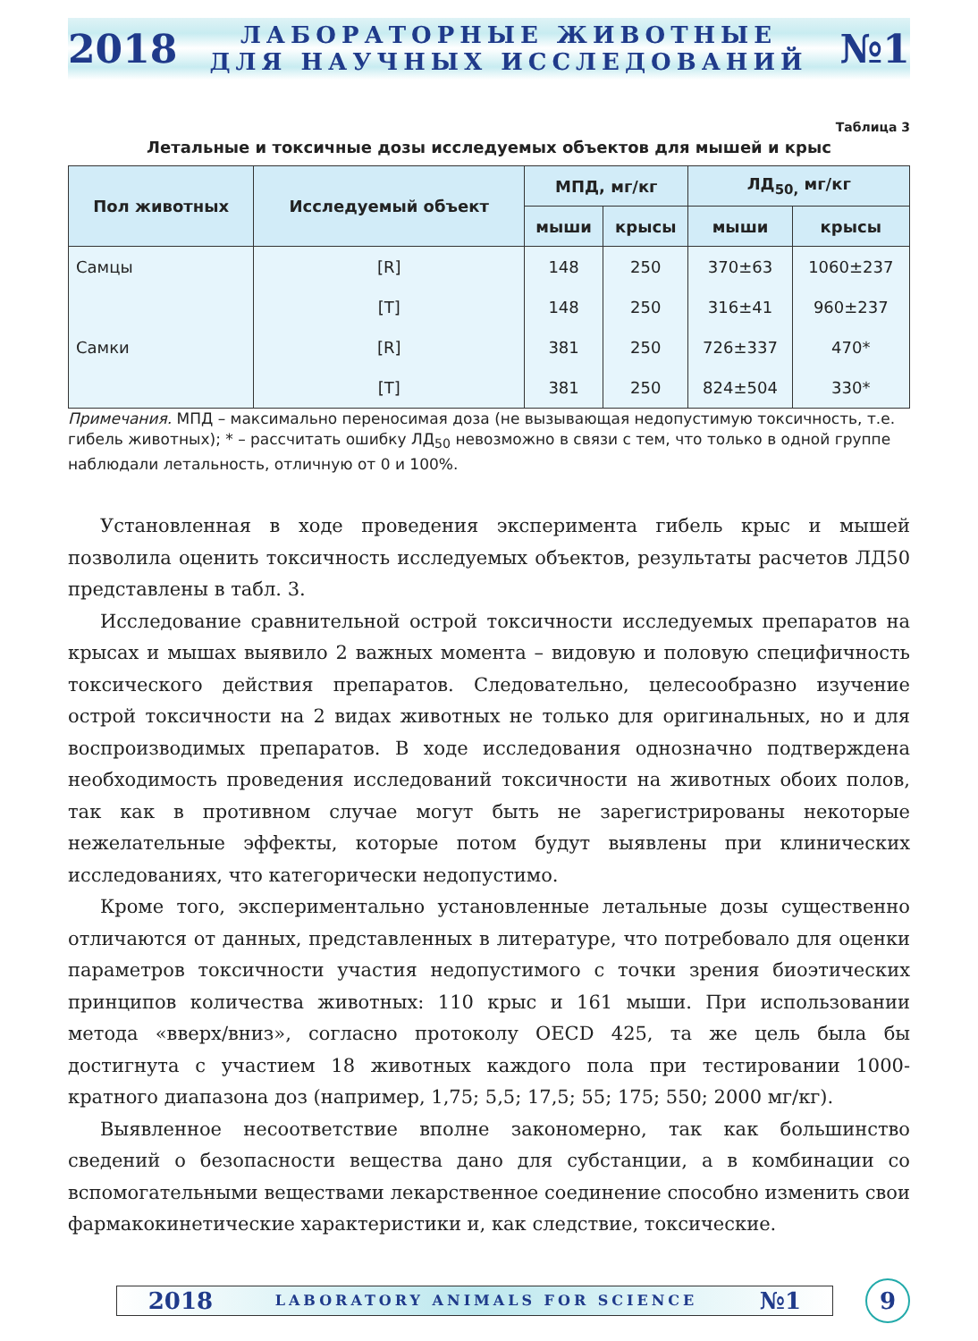2018
ЛАБОРАТОРНЫЕ ЖИВОТНЫЕ
ДЛЯ НАУЧНЫХ ИССЛЕДОВАНИЙ
№1
Таблица 3
Летальные и токсичные дозы исследуемых объектов для мышей и крыс
| Пол животных | Исследуемый объект | МПД, мг/кг | | ЛД<sub>50,</sub> мг/кг | |
| --- | --- | --- | --- | --- | --- |
| | | мыши | крысы | мыши | крысы |
| Самцы | [R] | 148 | 250 | 370±63 | 1060±237 |
| | [T] | 148 | 250 | 316±41 | 960±237 |
| Самки | [R] | 381 | 250 | 726±337 | 470* |
| | [T] | 381 | 250 | 824±504 | 330* |
Примечания. МПД – максимально переносимая доза (не вызывающая недопустимую токсичность, т.е. гибель животных); * – рассчитать ошибку ЛД<sub>50</sub> невозможно в связи с тем, что только в одной группе наблюдали летальность, отличную от 0 и 100%.
Установленная в ходе проведения эксперимента гибель крыс и мышей позволила оценить токсичность исследуемых объектов, результаты расчетов ЛД50 представлены в табл. 3.
Исследование сравнительной острой токсичности исследуемых препаратов на крысах и мышах выявило 2 важных момента – видовую и половую специфичность токсического действия препаратов. Следовательно, целесообразно изучение острой токсичности на 2 видах животных не только для оригинальных, но и для воспроизводимых препаратов. В ходе исследования однозначно подтверждена необходимость проведения исследований токсичности на животных обоих полов, так как в противном случае могут быть не зарегистрированы некоторые нежелательные эффекты, которые потом будут выявлены при клинических исследованиях, что категорически недопустимо.
Кроме того, экспериментально установленные летальные дозы существенно отличаются от данных, представленных в литературе, что потребовало для оценки параметров токсичности участия недопустимого с точки зрения биоэтических принципов количества животных: 110 крыс и 161 мыши. При использовании метода «вверх/вниз», согласно протоколу OECD 425, та же цель была бы достигнута с участием 18 животных каждого пола при тестировании 1000-кратного диапазона доз (например, 1,75; 5,5; 17,5; 55; 175; 550; 2000 мг/кг).
Выявленное несоответствие вполне закономерно, так как большинство сведений о безопасности вещества дано для субстанции, а в комбинации со вспомогательными веществами лекарственное соединение способно изменить свои фармакокинетические характеристики и, как следствие, токсические.
2018 LABORATORY ANIMALS FOR SCIENCE №1
9